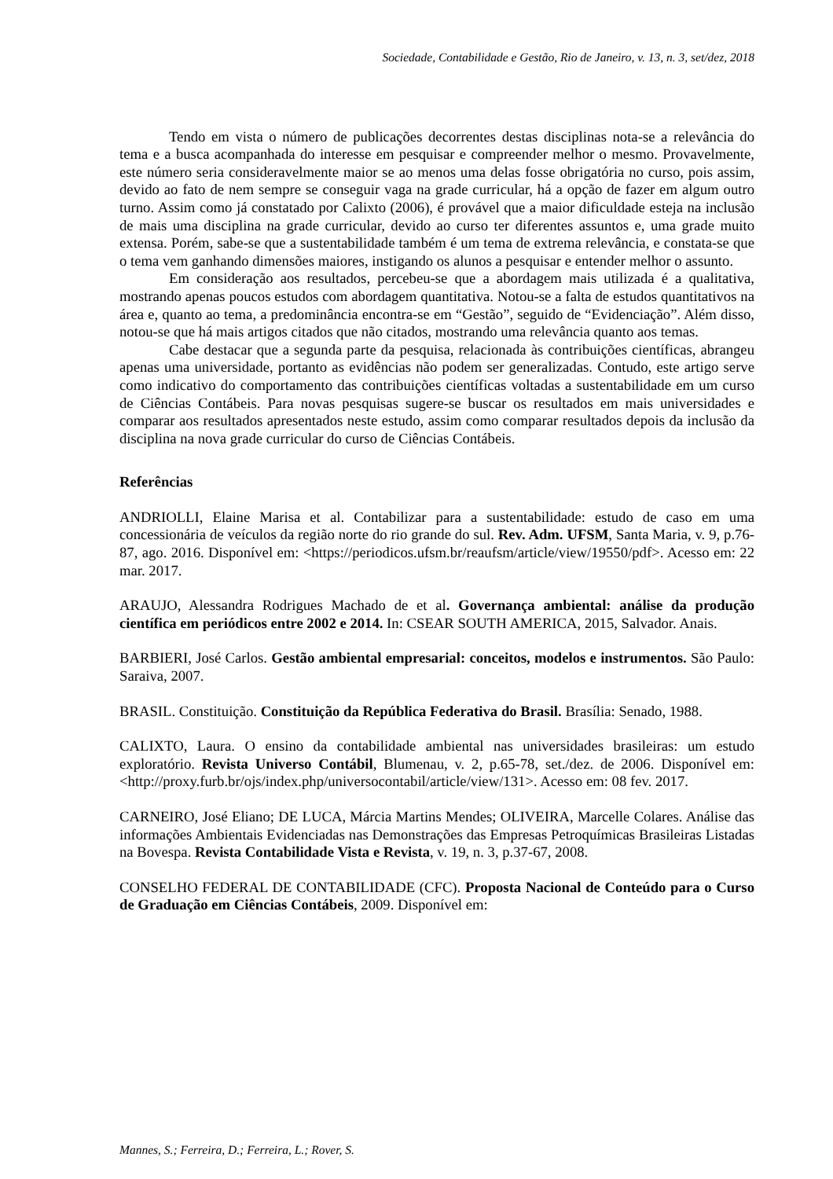Sociedade, Contabilidade e Gestão, Rio de Janeiro, v. 13, n. 3, set/dez, 2018
Tendo em vista o número de publicações decorrentes destas disciplinas nota-se a relevância do tema e a busca acompanhada do interesse em pesquisar e compreender melhor o mesmo. Provavelmente, este número seria consideravelmente maior se ao menos uma delas fosse obrigatória no curso, pois assim, devido ao fato de nem sempre se conseguir vaga na grade curricular, há a opção de fazer em algum outro turno. Assim como já constatado por Calixto (2006), é provável que a maior dificuldade esteja na inclusão de mais uma disciplina na grade curricular, devido ao curso ter diferentes assuntos e, uma grade muito extensa. Porém, sabe-se que a sustentabilidade também é um tema de extrema relevância, e constata-se que o tema vem ganhando dimensões maiores, instigando os alunos a pesquisar e entender melhor o assunto.
Em consideração aos resultados, percebeu-se que a abordagem mais utilizada é a qualitativa, mostrando apenas poucos estudos com abordagem quantitativa. Notou-se a falta de estudos quantitativos na área e, quanto ao tema, a predominância encontra-se em “Gestão”, seguido de “Evidenciação”. Além disso, notou-se que há mais artigos citados que não citados, mostrando uma relevância quanto aos temas.
Cabe destacar que a segunda parte da pesquisa, relacionada às contribuições científicas, abrangeu apenas uma universidade, portanto as evidências não podem ser generalizadas. Contudo, este artigo serve como indicativo do comportamento das contribuições científicas voltadas a sustentabilidade em um curso de Ciências Contábeis. Para novas pesquisas sugere-se buscar os resultados em mais universidades e comparar aos resultados apresentados neste estudo, assim como comparar resultados depois da inclusão da disciplina na nova grade curricular do curso de Ciências Contábeis.
Referências
ANDRIOLLI, Elaine Marisa et al. Contabilizar para a sustentabilidade: estudo de caso em uma concessionária de veículos da região norte do rio grande do sul. Rev. Adm. UFSM, Santa Maria, v. 9, p.76-87, ago. 2016. Disponível em: <https://periodicos.ufsm.br/reaufsm/article/view/19550/pdf>. Acesso em: 22 mar. 2017.
ARAUJO, Alessandra Rodrigues Machado de et al. Governança ambiental: análise da produção científica em periódicos entre 2002 e 2014. In: CSEAR SOUTH AMERICA, 2015, Salvador. Anais.
BARBIERI, José Carlos. Gestão ambiental empresarial: conceitos, modelos e instrumentos. São Paulo: Saraiva, 2007.
BRASIL. Constituição. Constituição da República Federativa do Brasil. Brasília: Senado, 1988.
CALIXTO, Laura. O ensino da contabilidade ambiental nas universidades brasileiras: um estudo exploratório. Revista Universo Contábil, Blumenau, v. 2, p.65-78, set./dez. de 2006. Disponível em: <http://proxy.furb.br/ojs/index.php/universocontabil/article/view/131>. Acesso em: 08 fev. 2017.
CARNEIRO, José Eliano; DE LUCA, Márcia Martins Mendes; OLIVEIRA, Marcelle Colares. Análise das informações Ambientais Evidenciadas nas Demonstrações das Empresas Petroquímicas Brasileiras Listadas na Bovespa. Revista Contabilidade Vista e Revista, v. 19, n. 3, p.37-67, 2008.
CONSELHO FEDERAL DE CONTABILIDADE (CFC). Proposta Nacional de Conteúdo para o Curso de Graduação em Ciências Contábeis, 2009. Disponível em:
Mannes, S.; Ferreira, D.; Ferreira, L.; Rover, S.